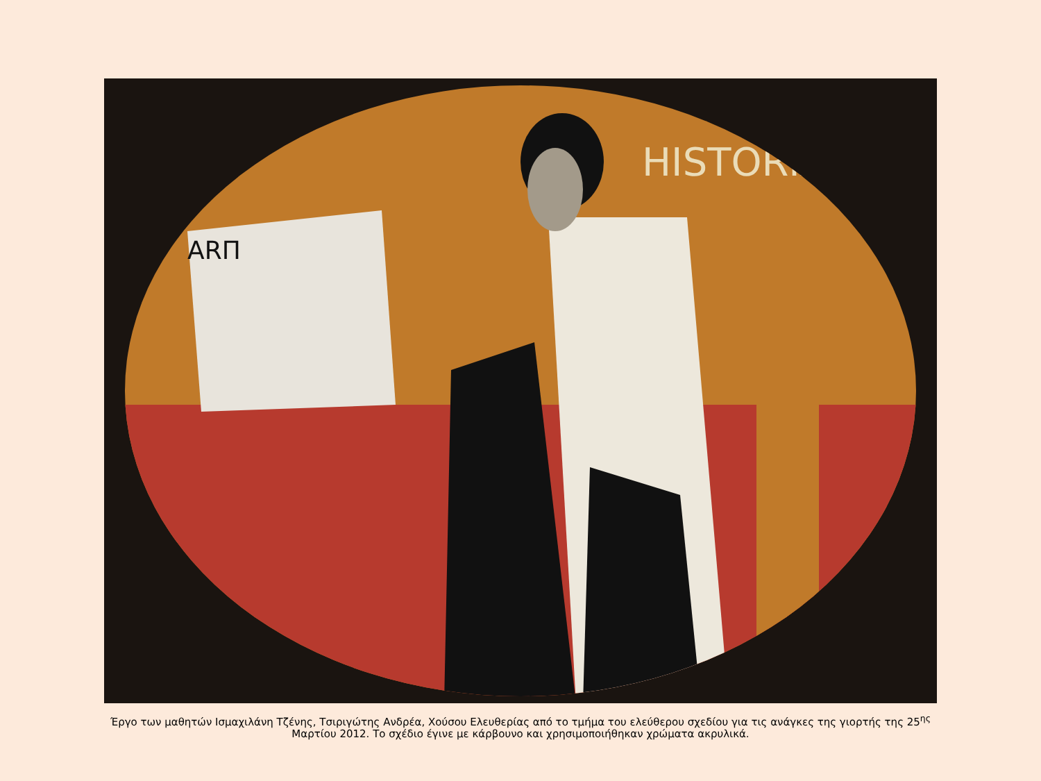HISTORIA
ARΠ
Έργο των μαθητών Ισμαχιλάνη Τζένης, Τσιριγώτης Ανδρέα, Χούσου Ελευθερίας από το τμήμα του ελεύθερου σχεδίου για τις ανάγκες της γιορτής της 25<sup>ης</sup> Μαρτίου 2012. Το σχέδιο έγινε με κάρβουνο και χρησιμοποιήθηκαν χρώματα ακρυλικά.